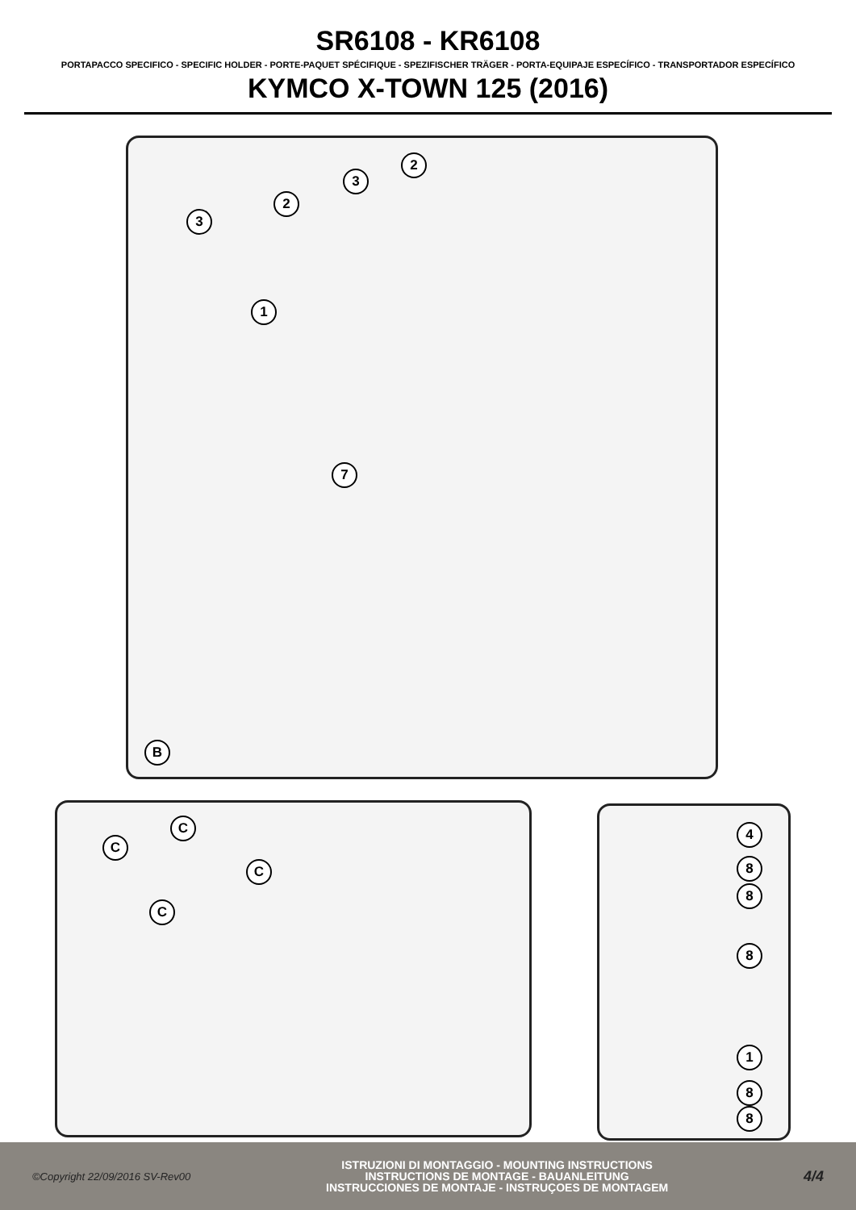SR6108 - KR6108
PORTAPACCO SPECIFICO - SPECIFIC HOLDER - PORTE-PAQUET SPÉCIFIQUE - SPEZIFISCHER TRÄGER - PORTA-EQUIPAJE ESPECÍFICO - TRANSPORTADOR ESPECÍFICO
KYMCO X-TOWN 125 (2016)
2
3
2
3
1
7
B
C
C
C
C
4
8
8
8
1
8
8
©Copyright 22/09/2016 SV-Rev00
ISTRUZIONI DI MONTAGGIO - MOUNTING INSTRUCTIONS
INSTRUCTIONS DE MONTAGE - BAUANLEITUNG
INSTRUCCIONES DE MONTAJE - INSTRUÇOES DE MONTAGEM
4/4